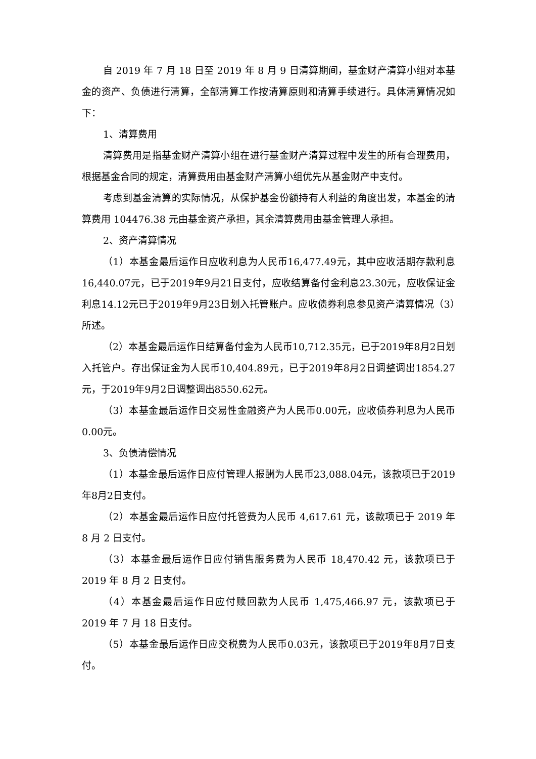自 2019 年 7 月 18 日至 2019 年 8 月 9 日清算期间，基金财产清算小组对本基金的资产、负债进行清算，全部清算工作按清算原则和清算手续进行。具体清算情况如下：
1、清算费用
清算费用是指基金财产清算小组在进行基金财产清算过程中发生的所有合理费用，根据基金合同的规定，清算费用由基金财产清算小组优先从基金财产中支付。
考虑到基金清算的实际情况，从保护基金份额持有人利益的角度出发，本基金的清算费用 104476.38 元由基金资产承担，其余清算费用由基金管理人承担。
2、资产清算情况
（1）本基金最后运作日应收利息为人民币16,477.49元，其中应收活期存款利息16,440.07元，已于2019年9月21日支付，应收结算备付金利息23.30元，应收保证金利息14.12元已于2019年9月23日划入托管账户。应收债券利息参见资产清算情况（3）所述。
（2）本基金最后运作日结算备付金为人民币10,712.35元，已于2019年8月2日划入托管户。存出保证金为人民币10,404.89元，已于2019年8月2日调整调出1854.27元，于2019年9月2日调整调出8550.62元。
（3）本基金最后运作日交易性金融资产为人民币0.00元，应收债券利息为人民币0.00元。
3、负债清偿情况
（1）本基金最后运作日应付管理人报酬为人民币23,088.04元，该款项已于2019年8月2日支付。
（2）本基金最后运作日应付托管费为人民币 4,617.61 元，该款项已于 2019 年 8 月 2 日支付。
（3）本基金最后运作日应付销售服务费为人民币 18,470.42 元，该款项已于 2019 年 8 月 2 日支付。
（4）本基金最后运作日应付赎回款为人民币 1,475,466.97 元，该款项已于 2019 年 7 月 18 日支付。
（5）本基金最后运作日应交税费为人民币0.03元，该款项已于2019年8月7日支付。